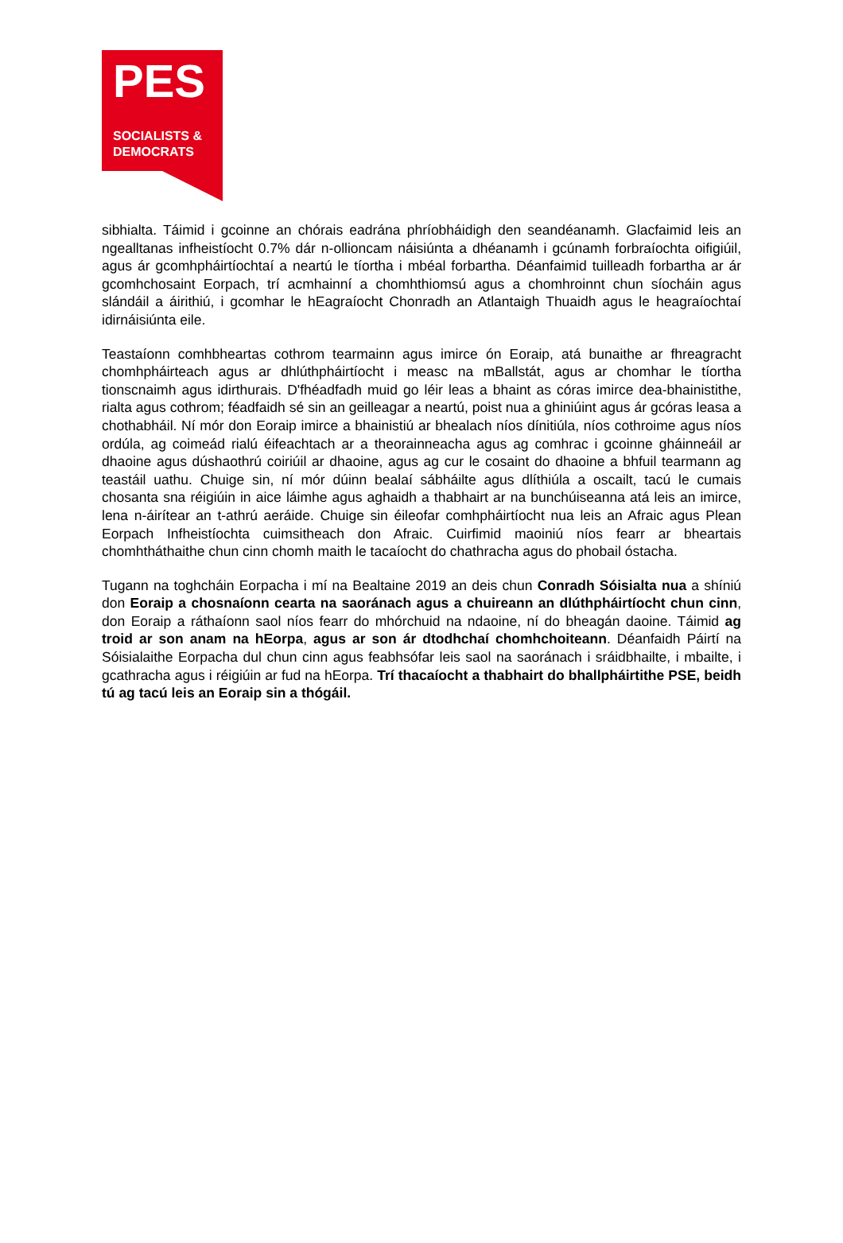PES
SOCIALISTS &
DEMOCRATS
sibhialta. Táimid i gcoinne an chórais eadrána phríobháidigh den seandéanamh. Glacfaimid leis an ngealltanas infheistíocht 0.7% dár n-ollioncam náisiúnta a dhéanamh i gcúnamh forbraíochta oifigiúil, agus ár gcomhpháirtíochtaí a neartú le tíortha i mbéal forbartha. Déanfaimid tuilleadh forbartha ar ár gcomhchosaint Eorpach, trí acmhainní a chomhthiomsú agus a chomhroinnt chun síocháin agus slándáil a áirithiú, i gcomhar le hEagraíocht Chonradh an Atlantaigh Thuaidh agus le heagraíochtaí idirnáisiúnta eile.
Teastaíonn comhbheartas cothrom tearmainn agus imirce ón Eoraip, atá bunaithe ar fhreagracht chomhpháirteach agus ar dhlúthpháirtíocht i measc na mBallstát, agus ar chomhar le tíortha tionscnaimh agus idirthurais. D'fhéadfadh muid go léir leas a bhaint as córas imirce dea-bhainistithe, rialta agus cothrom; féadfaidh sé sin an geilleagar a neartú, poist nua a ghiniúint agus ár gcóras leasa a chothabháil. Ní mór don Eoraip imirce a bhainistiú ar bhealach níos dínitiúla, níos cothroime agus níos ordúla, ag coimeád rialú éifeachtach ar a theorainneacha agus ag comhrac i gcoinne gháinneáil ar dhaoine agus dúshaothrú coiriúil ar dhaoine, agus ag cur le cosaint do dhaoine a bhfuil tearmann ag teastáil uathu. Chuige sin, ní mór dúinn bealaí sábháilte agus dlíthiúla a oscailt, tacú le cumais chosanta sna réigiúin in aice láimhe agus aghaidh a thabhairt ar na bunchúiseanna atá leis an imirce, lena n-áirítear an t-athrú aeráide. Chuige sin éileofar comhpháirtíocht nua leis an Afraic agus Plean Eorpach Infheistíochta cuimsitheach don Afraic. Cuirfimid maoiniú níos fearr ar bheartais chomhtháthaithe chun cinn chomh maith le tacaíocht do chathracha agus do phobail óstacha.
Tugann na toghcháin Eorpacha i mí na Bealtaine 2019 an deis chun Conradh Sóisialta nua a shíniú don Eoraip a chosnaíonn cearta na saoránach agus a chuireann an dlúthpháirtíocht chun cinn, don Eoraip a ráthaíonn saol níos fearr do mhórchuid na ndaoine, ní do bheagán daoine. Táimid ag troid ar son anam na hEorpa, agus ar son ár dtodhchaí chomhchoiteann. Déanfaidh Páirtí na Sóisialaithe Eorpacha dul chun cinn agus feabhsófar leis saol na saoránach i sráidbhailte, i mbailte, i gcathracha agus i réigiúin ar fud na hEorpa. Trí thacaíocht a thabhairt do bhallpháirtithe PSE, beidh tú ag tacú leis an Eoraip sin a thógáil.